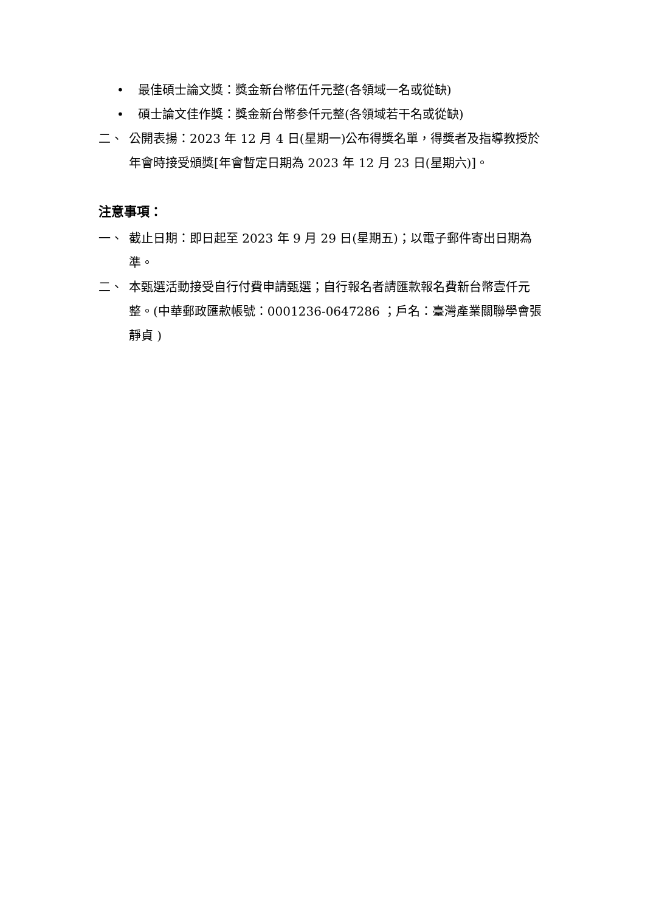• 最佳碩士論文獎：獎金新台幣伍仟元整(各領域一名或從缺)
• 碩士論文佳作獎：獎金新台幣参仟元整(各領域若干名或從缺)
二、 公開表揚：2023 年 12 月 4 日(星期一)公布得獎名單，得獎者及指導教授於年會時接受頒獎[年會暫定日期為 2023 年 12 月 23 日(星期六)]。
注意事項：
一、 截止日期：即日起至 2023 年 9 月 29 日(星期五)；以電子郵件寄出日期為準。
二、 本甄選活動接受自行付費申請甄選；自行報名者請匯款報名費新台幣壹仟元整。(中華郵政匯款帳號：0001236-0647286 ；戶名：臺灣產業關聯學會張靜貞 )